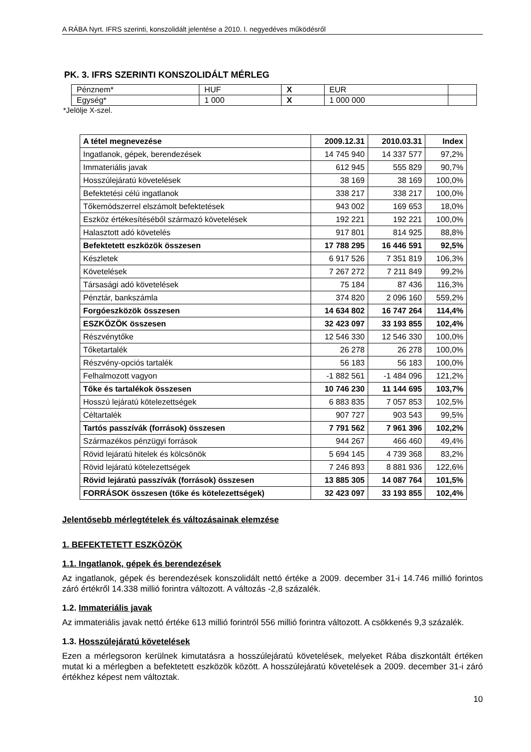A RÁBA Nyrt. IFRS szerinti, konszolidált jelentése a 2010. I. negyedéves működésről
PK. 3. IFRS SZERINTI KONSZOLIDÁLT MÉRLEG
| Pénznem* | HUF | X | EUR | |
| Egység* | 1 000 | X | 1 000 000 | |
*Jelölje X-szel.
| A tétel megnevezése | 2009.12.31 | 2010.03.31 | Index |
| --- | --- | --- | --- |
| Ingatlanok, gépek, berendezések | 14 745 940 | 14 337 577 | 97,2% |
| Immateriális javak | 612 945 | 555 829 | 90,7% |
| Hosszúlejáratú követelések | 38 169 | 38 169 | 100,0% |
| Befektetési célú ingatlanok | 338 217 | 338 217 | 100,0% |
| Tőkemódszerrel elszámolt befektetések | 943 002 | 169 653 | 18,0% |
| Eszköz értékesítéséből származó követelések | 192 221 | 192 221 | 100,0% |
| Halasztott adó követelés | 917 801 | 814 925 | 88,8% |
| Befektetett eszközök összesen | 17 788 295 | 16 446 591 | 92,5% |
| Készletek | 6 917 526 | 7 351 819 | 106,3% |
| Követelések | 7 267 272 | 7 211 849 | 99,2% |
| Társasági adó követelések | 75 184 | 87 436 | 116,3% |
| Pénztár, bankszámla | 374 820 | 2 096 160 | 559,2% |
| Forgóeszközök összesen | 14 634 802 | 16 747 264 | 114,4% |
| ESZKÖZÖK összesen | 32 423 097 | 33 193 855 | 102,4% |
| Részvénytőke | 12 546 330 | 12 546 330 | 100,0% |
| Tőketartalék | 26 278 | 26 278 | 100,0% |
| Részvény-opciós tartalék | 56 183 | 56 183 | 100,0% |
| Felhalmozott vagyon | -1 882 561 | -1 484 096 | 121,2% |
| Tőke és tartalékok összesen | 10 746 230 | 11 144 695 | 103,7% |
| Hosszú lejáratú kötelezettségek | 6 883 835 | 7 057 853 | 102,5% |
| Céltartalék | 907 727 | 903 543 | 99,5% |
| Tartós passzívák (források) összesen | 7 791 562 | 7 961 396 | 102,2% |
| Származékos pénzügyi források | 944 267 | 466 460 | 49,4% |
| Rövid lejáratú hitelek és kölcsönök | 5 694 145 | 4 739 368 | 83,2% |
| Rövid lejáratú kötelezettségek | 7 246 893 | 8 881 936 | 122,6% |
| Rövid lejáratú passzívák (források) összesen | 13 885 305 | 14 087 764 | 101,5% |
| FORRÁSOK összesen (tőke és kötelezettségek) | 32 423 097 | 33 193 855 | 102,4% |
Jelentősebb mérlegtételek és változásainak elemzése
1. BEFEKTETETT ESZKÖZÖK
1.1. Ingatlanok, gépek és berendezések
Az ingatlanok, gépek és berendezések konszolidált nettó értéke a 2009. december 31-i 14.746 millió forintos záró értékről 14.338 millió forintra változott. A változás -2,8 százalék.
1.2. Immateriális javak
Az immateriális javak nettó értéke 613 millió forintról 556 millió forintra változott. A csökkenés 9,3 százalék.
1.3. Hosszúlejáratú követelések
Ezen a mérlegsoron kerülnek kimutatásra a hosszúlejáratú követelések, melyeket Rába diszkontált értéken mutat ki a mérlegben a befektetett eszközök között. A hosszúlejáratú követelések a 2009. december 31-i záró értékhez képest nem változtak.
10